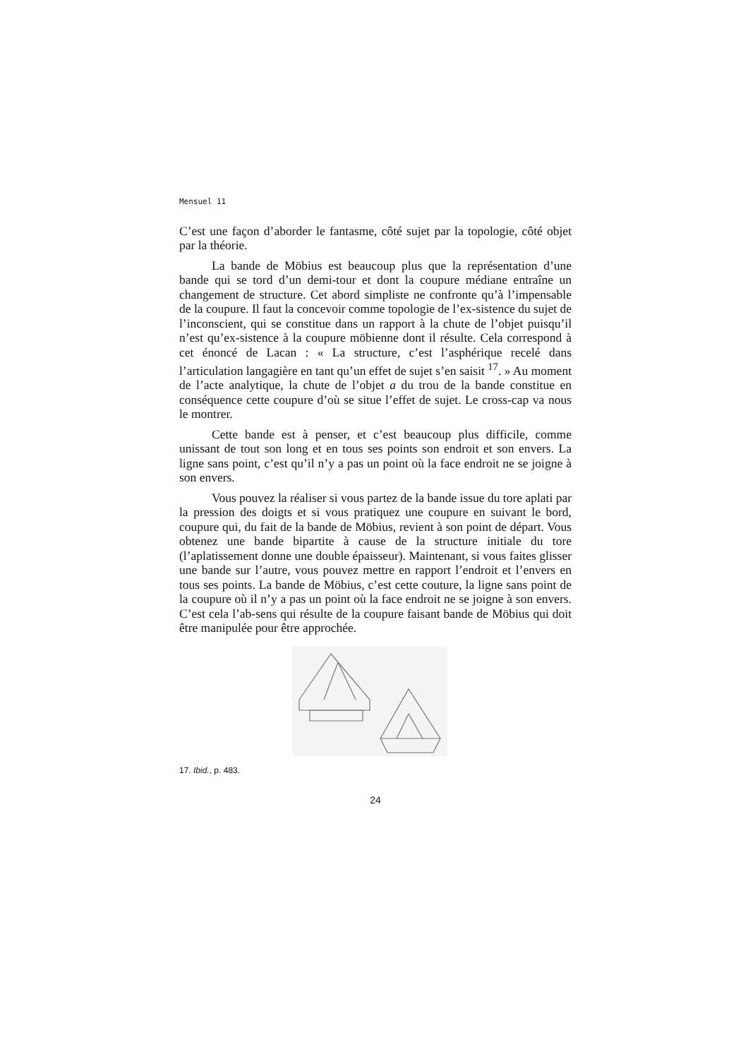Mensuel 11
C’est une façon d’aborder le fantasme, côté sujet par la topologie, côté objet par la théorie.
La bande de Möbius est beaucoup plus que la représentation d’une bande qui se tord d’un demi-tour et dont la coupure médiane entraîne un changement de structure. Cet abord simpliste ne confronte qu’à l’impensable de la coupure. Il faut la concevoir comme topologie de l’ex-sistence du sujet de l’inconscient, qui se constitue dans un rapport à la chute de l’objet puisqu’il n’est qu’ex-sistence à la coupure möbienne dont il résulte. Cela correspond à cet énoncé de Lacan : « La structure, c’est l’asphérique recelé dans l’articulation langagière en tant qu’un effet de sujet s’en saisit <sup>17</sup>. » Au moment de l’acte analytique, la chute de l’objet a du trou de la bande constitue en conséquence cette coupure d’où se situe l’effet de sujet. Le cross-cap va nous le montrer.
Cette bande est à penser, et c’est beaucoup plus difficile, comme unissant de tout son long et en tous ses points son endroit et son envers. La ligne sans point, c’est qu’il n’y a pas un point où la face endroit ne se joigne à son envers.
Vous pouvez la réaliser si vous partez de la bande issue du tore aplati par la pression des doigts et si vous pratiquez une coupure en suivant le bord, coupure qui, du fait de la bande de Möbius, revient à son point de départ. Vous obtenez une bande bipartite à cause de la structure initiale du tore (l’aplatissement donne une double épaisseur). Maintenant, si vous faites glisser une bande sur l’autre, vous pouvez mettre en rapport l’endroit et l’envers en tous ses points. La bande de Möbius, c’est cette couture, la ligne sans point de la coupure où il n’y a pas un point où la face endroit ne se joigne à son envers. C’est cela l’ab-sens qui résulte de la coupure faisant bande de Möbius qui doit être manipulée pour être approchée.
17. Ibid., p. 483.
24